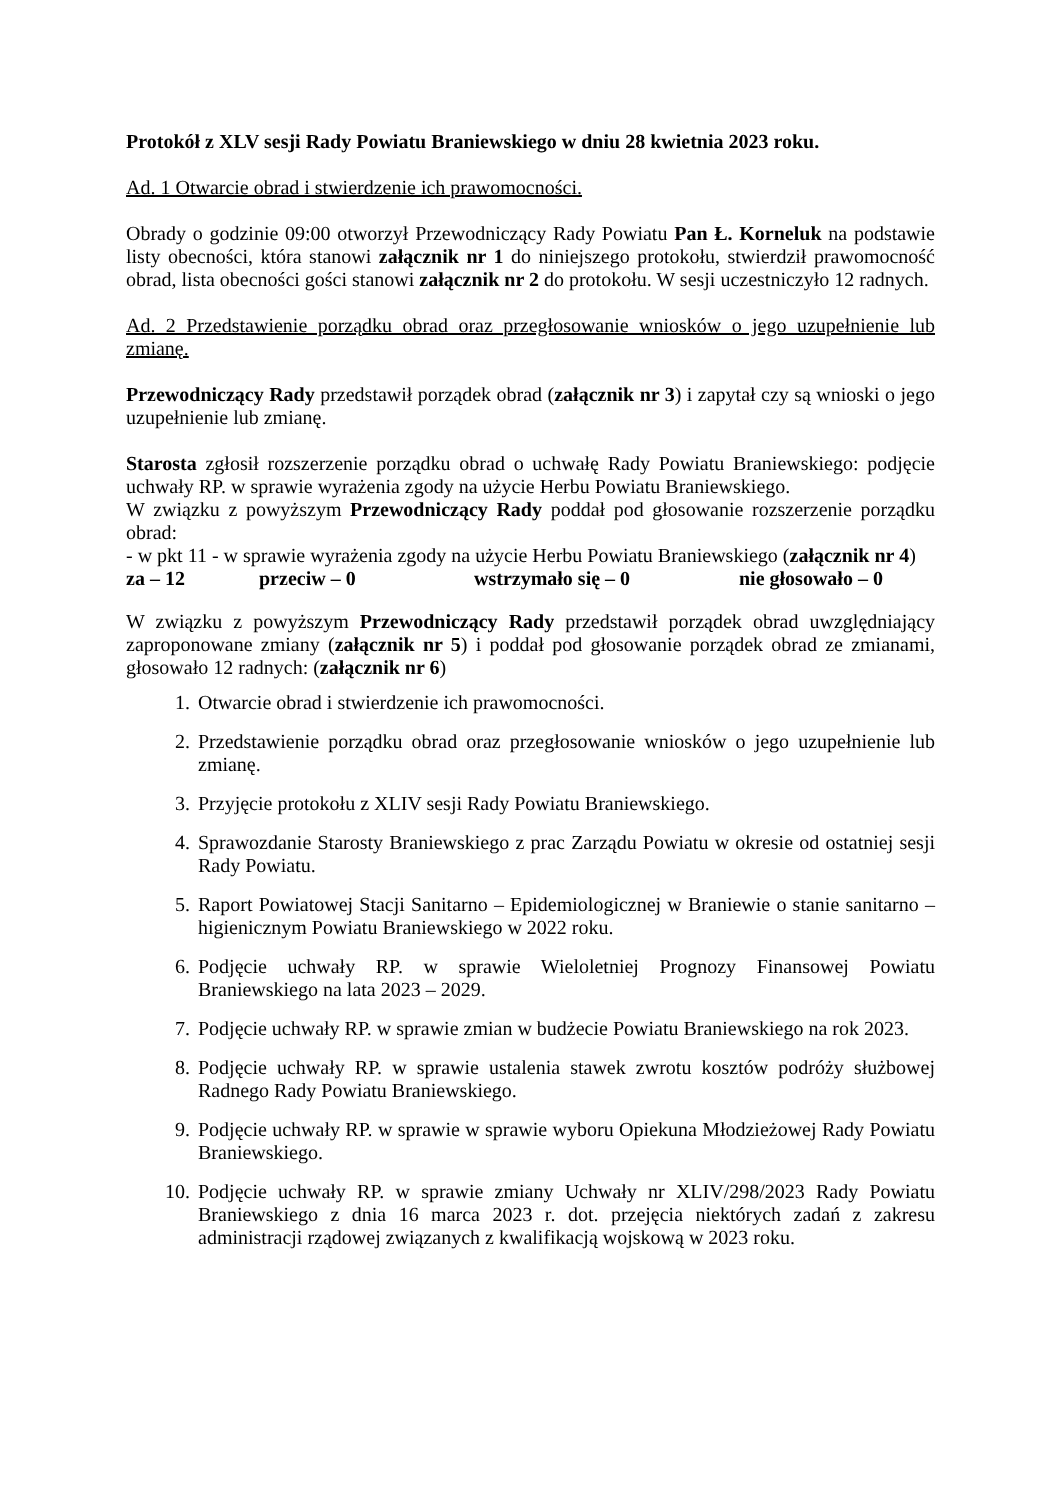Protokół z XLV sesji Rady Powiatu Braniewskiego w dniu 28 kwietnia 2023 roku.
Ad. 1 Otwarcie obrad i stwierdzenie ich prawomocności.
Obrady o godzinie 09:00 otworzył Przewodniczący Rady Powiatu Pan Ł. Korneluk na podstawie listy obecności, która stanowi załącznik nr 1 do niniejszego protokołu, stwierdził prawomocność obrad, lista obecności gości stanowi załącznik nr 2 do protokołu. W sesji uczestniczyło 12 radnych.
Ad. 2 Przedstawienie porządku obrad oraz przegłosowanie wniosków o jego uzupełnienie lub zmianę.
Przewodniczący Rady przedstawił porządek obrad (załącznik nr 3) i zapytał czy są wnioski o jego uzupełnienie lub zmianę.
Starosta zgłosił rozszerzenie porządku obrad o uchwałę Rady Powiatu Braniewskiego: podjęcie uchwały RP. w sprawie wyrażenia zgody na użycie Herbu Powiatu Braniewskiego.
W związku z powyższym Przewodniczący Rady poddał pod głosowanie rozszerzenie porządku obrad:
- w pkt 11 - w sprawie wyrażenia zgody na użycie Herbu Powiatu Braniewskiego (załącznik nr 4)
za – 12 przeciw – 0 wstrzymało się – 0 nie głosowało – 0
W związku z powyższym Przewodniczący Rady przedstawił porządek obrad uwzględniający zaproponowane zmiany (załącznik nr 5) i poddał pod głosowanie porządek obrad ze zmianami, głosowało 12 radnych: (załącznik nr 6)
1. Otwarcie obrad i stwierdzenie ich prawomocności.
2. Przedstawienie porządku obrad oraz przegłosowanie wniosków o jego uzupełnienie lub zmianę.
3. Przyjęcie protokołu z XLIV sesji Rady Powiatu Braniewskiego.
4. Sprawozdanie Starosty Braniewskiego z prac Zarządu Powiatu w okresie od ostatniej sesji Rady Powiatu.
5. Raport Powiatowej Stacji Sanitarno – Epidemiologicznej w Braniewie o stanie sanitarno – higienicznym Powiatu Braniewskiego w 2022 roku.
6. Podjęcie uchwały RP. w sprawie Wieloletniej Prognozy Finansowej Powiatu Braniewskiego na lata 2023 – 2029.
7. Podjęcie uchwały RP. w sprawie zmian w budżecie Powiatu Braniewskiego na rok 2023.
8. Podjęcie uchwały RP. w sprawie ustalenia stawek zwrotu kosztów podróży służbowej Radnego Rady Powiatu Braniewskiego.
9. Podjęcie uchwały RP. w sprawie w sprawie wyboru Opiekuna Młodzieżowej Rady Powiatu Braniewskiego.
10. Podjęcie uchwały RP. w sprawie zmiany Uchwały nr XLIV/298/2023 Rady Powiatu Braniewskiego z dnia 16 marca 2023 r. dot. przejęcia niektórych zadań z zakresu administracji rządowej związanych z kwalifikacją wojskową w 2023 roku.